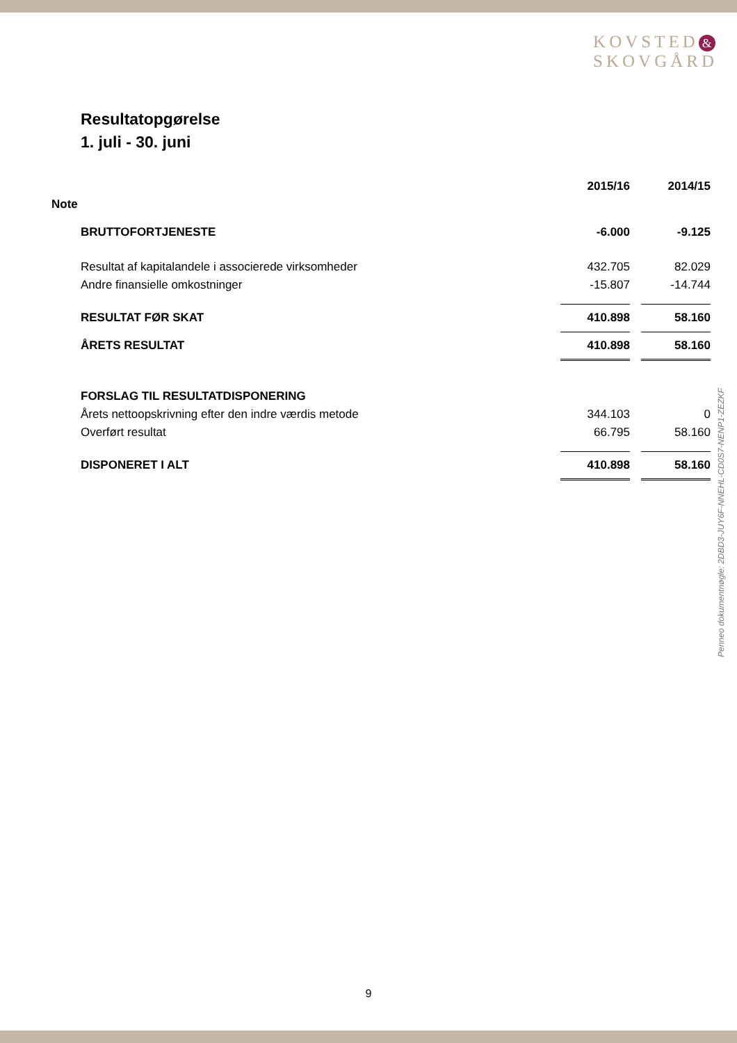KOVSTED &
SKOVGÅRD
Resultatopgørelse
1. juli - 30. juni
| | 2015/16 | | 2014/15 |
| Note | | | |
| BRUTTOFORTJENESTE | -6.000 | | -9.125 |
| Resultat af kapitalandele i associerede virksomheder | 432.705 | | 82.029 |
| Andre finansielle omkostninger | -15.807 | | -14.744 |
| RESULTAT FØR SKAT | 410.898 | | 58.160 |
| ÅRETS RESULTAT | 410.898 | | 58.160 |
| FORSLAG TIL RESULTATDISPONERING | | | |
| Årets nettoopskrivning efter den indre værdis metode | 344.103 | | 0 |
| Overført resultat | 66.795 | | 58.160 |
| DISPONERET I ALT | 410.898 | | 58.160 |
Penneo dokumentnøgle: 2DBD3-JUY6F-NNEHL-CD0S7-NENP1-ZEZKF
9